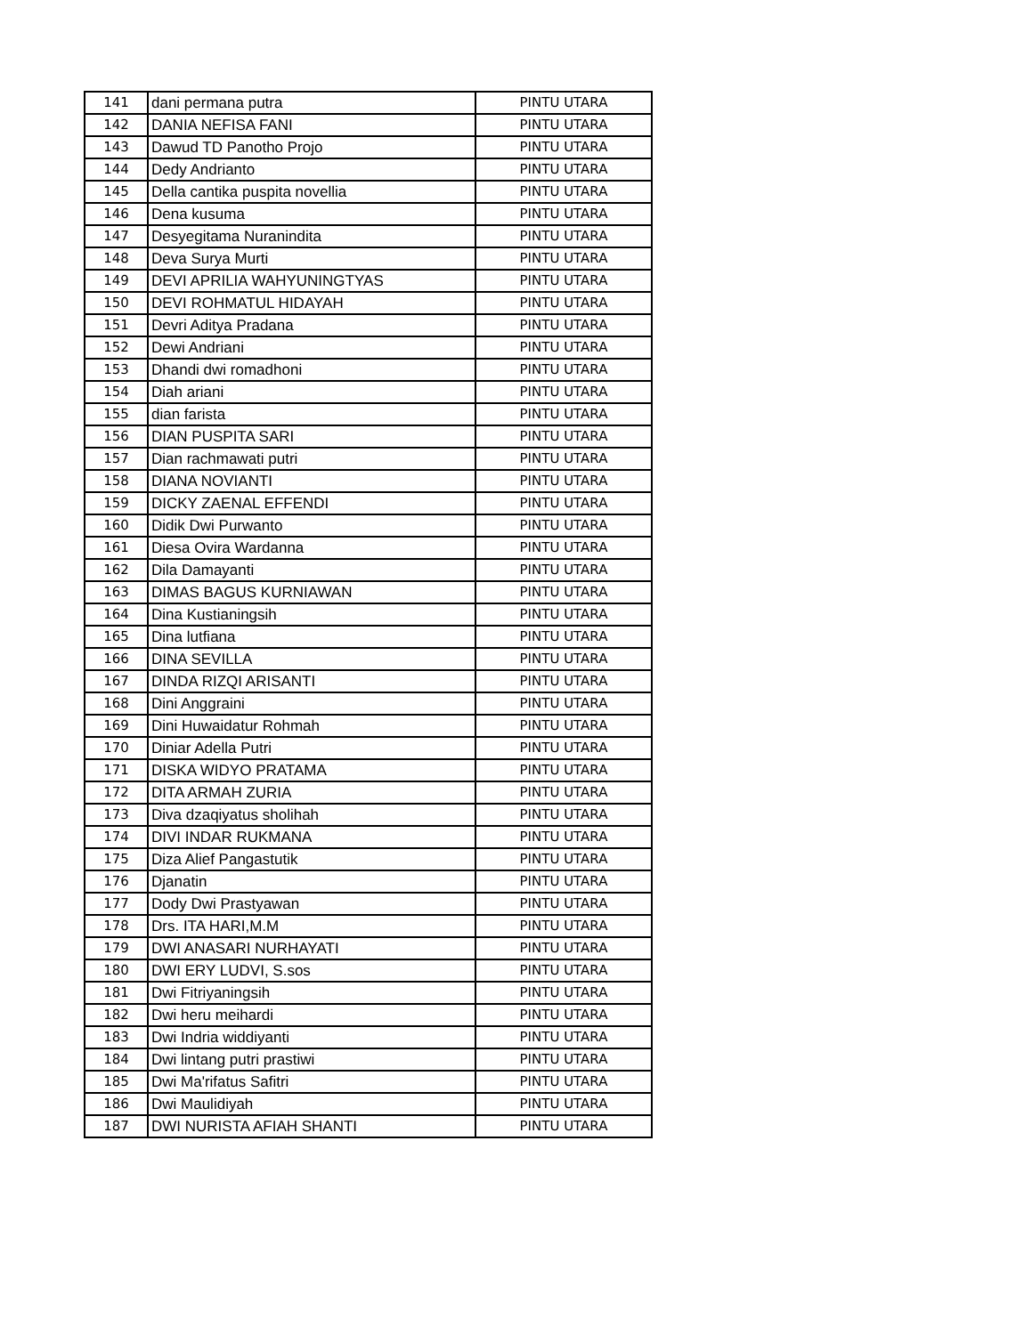| 141 | dani permana putra | PINTU UTARA |
| 142 | DANIA NEFISA FANI | PINTU UTARA |
| 143 | Dawud TD Panotho Projo | PINTU UTARA |
| 144 | Dedy Andrianto | PINTU UTARA |
| 145 | Della cantika puspita novellia | PINTU UTARA |
| 146 | Dena kusuma | PINTU UTARA |
| 147 | Desyegitama Nuranindita | PINTU UTARA |
| 148 | Deva Surya Murti | PINTU UTARA |
| 149 | DEVI APRILIA WAHYUNINGTYAS | PINTU UTARA |
| 150 | DEVI ROHMATUL HIDAYAH | PINTU UTARA |
| 151 | Devri Aditya Pradana | PINTU UTARA |
| 152 | Dewi Andriani | PINTU UTARA |
| 153 | Dhandi dwi romadhoni | PINTU UTARA |
| 154 | Diah ariani | PINTU UTARA |
| 155 | dian farista | PINTU UTARA |
| 156 | DIAN PUSPITA SARI | PINTU UTARA |
| 157 | Dian rachmawati putri | PINTU UTARA |
| 158 | DIANA NOVIANTI | PINTU UTARA |
| 159 | DICKY ZAENAL EFFENDI | PINTU UTARA |
| 160 | Didik Dwi Purwanto | PINTU UTARA |
| 161 | Diesa Ovira Wardanna | PINTU UTARA |
| 162 | Dila Damayanti | PINTU UTARA |
| 163 | DIMAS BAGUS KURNIAWAN | PINTU UTARA |
| 164 | Dina Kustianingsih | PINTU UTARA |
| 165 | Dina lutfiana | PINTU UTARA |
| 166 | DINA SEVILLA | PINTU UTARA |
| 167 | DINDA RIZQI ARISANTI | PINTU UTARA |
| 168 | Dini Anggraini | PINTU UTARA |
| 169 | Dini Huwaidatur Rohmah | PINTU UTARA |
| 170 | Diniar Adella Putri | PINTU UTARA |
| 171 | DISKA WIDYO PRATAMA | PINTU UTARA |
| 172 | DITA ARMAH ZURIA | PINTU UTARA |
| 173 | Diva dzaqiyatus sholihah | PINTU UTARA |
| 174 | DIVI INDAR RUKMANA | PINTU UTARA |
| 175 | Diza Alief Pangastutik | PINTU UTARA |
| 176 | Djanatin | PINTU UTARA |
| 177 | Dody Dwi Prastyawan | PINTU UTARA |
| 178 | Drs. ITA HARI,M.M | PINTU UTARA |
| 179 | DWI ANASARI NURHAYATI | PINTU UTARA |
| 180 | DWI ERY LUDVI, S.sos | PINTU UTARA |
| 181 | Dwi Fitriyaningsih | PINTU UTARA |
| 182 | Dwi heru meihardi | PINTU UTARA |
| 183 | Dwi Indria widdiyanti | PINTU UTARA |
| 184 | Dwi lintang putri prastiwi | PINTU UTARA |
| 185 | Dwi Ma'rifatus Safitri | PINTU UTARA |
| 186 | Dwi Maulidiyah | PINTU UTARA |
| 187 | DWI NURISTA AFIAH SHANTI | PINTU UTARA |